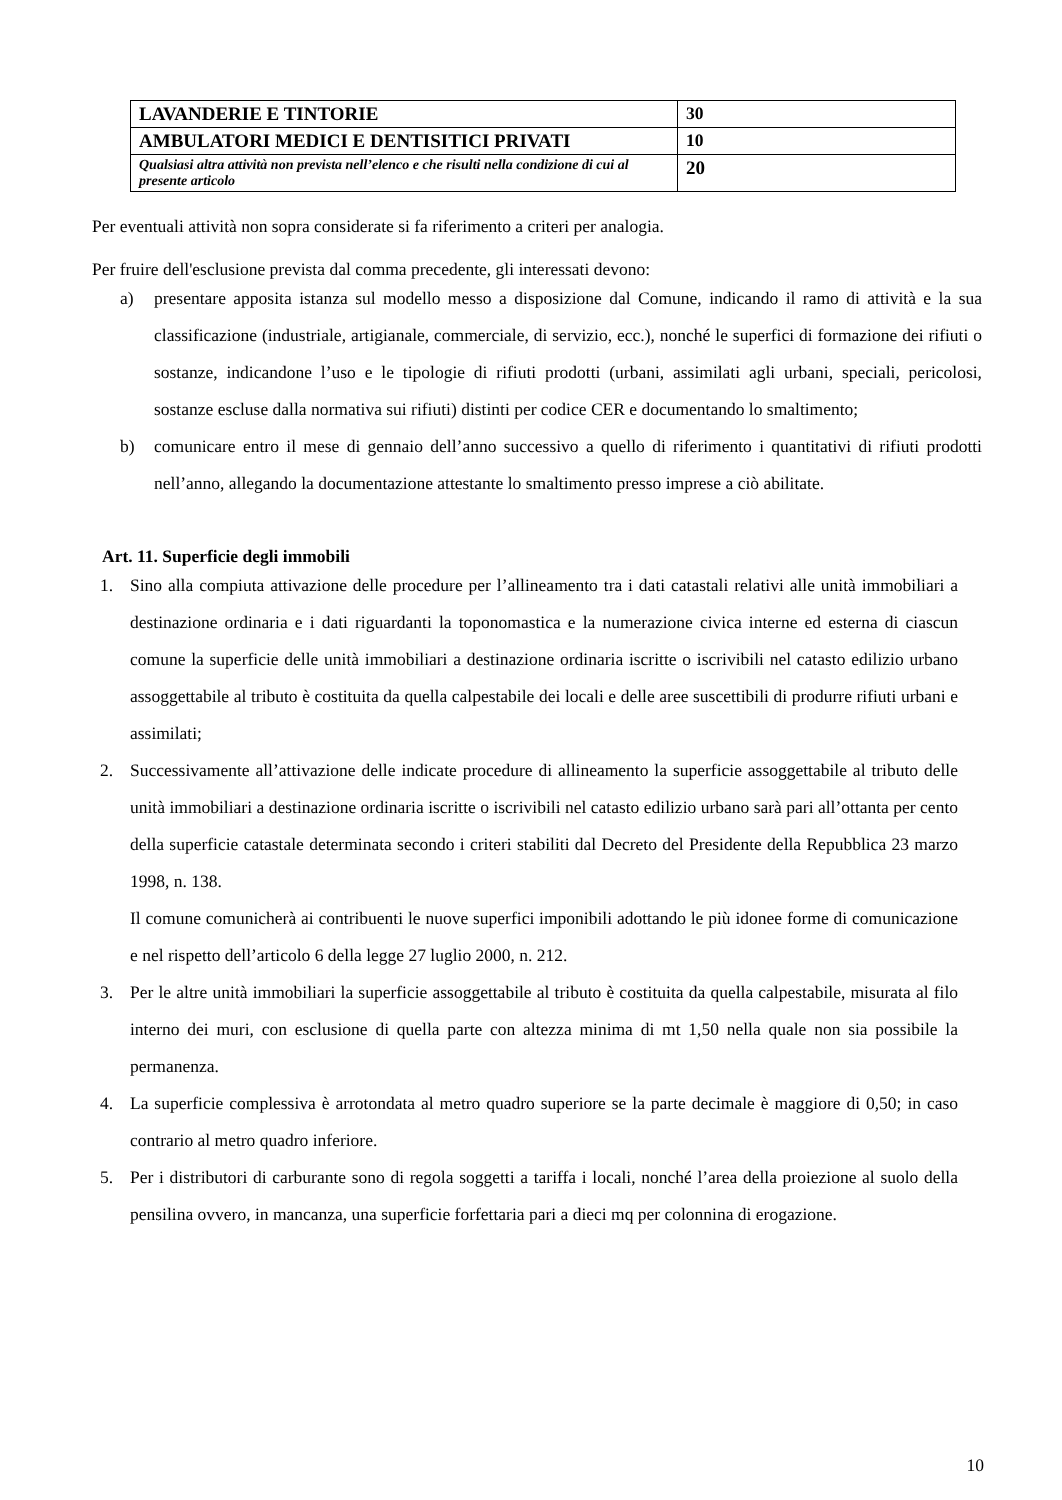| LAVANDERIE E TINTORIE | 30 |
| AMBULATORI MEDICI E DENTISITICI PRIVATI | 10 |
| Qualsiasi altra attività non prevista nell’elenco e che risulti nella condizione di cui al presente articolo | 20 |
Per eventuali attività non sopra considerate si fa riferimento a criteri per analogia.
Per fruire dell'esclusione prevista dal comma precedente, gli interessati devono:
a) presentare apposita istanza sul modello messo a disposizione dal Comune, indicando il ramo di attività e la sua classificazione (industriale, artigianale, commerciale, di servizio, ecc.), nonché le superfici di formazione dei rifiuti o sostanze, indicandone l’uso e le tipologie di rifiuti prodotti (urbani, assimilati agli urbani, speciali, pericolosi, sostanze escluse dalla normativa sui rifiuti) distinti per codice CER e documentando lo smaltimento;
b) comunicare entro il mese di gennaio dell’anno successivo a quello di riferimento i quantitativi di rifiuti prodotti nell’anno, allegando la documentazione attestante lo smaltimento presso imprese a ciò abilitate.
Art. 11. Superficie degli immobili
1. Sino alla compiuta attivazione delle procedure per l’allineamento tra i dati catastali relativi alle unità immobiliari a destinazione ordinaria e i dati riguardanti la toponomastica e la numerazione civica interne ed esterna di ciascun comune la superficie delle unità immobiliari a destinazione ordinaria iscritte o iscrivibili nel catasto edilizio urbano assoggettabile al tributo è costituita da quella calpestabile dei locali e delle aree suscettibili di produrre rifiuti urbani e assimilati;
2. Successivamente all’attivazione delle indicate procedure di allineamento la superficie assoggettabile al tributo delle unità immobiliari a destinazione ordinaria iscritte o iscrivibili nel catasto edilizio urbano sarà pari all’ottanta per cento della superficie catastale determinata secondo i criteri stabiliti dal Decreto del Presidente della Repubblica 23 marzo 1998, n. 138.
Il comune comunicherà ai contribuenti le nuove superfici imponibili adottando le più idonee forme di comunicazione e nel rispetto dell’articolo 6 della legge 27 luglio 2000, n. 212.
3. Per le altre unità immobiliari la superficie assoggettabile al tributo è costituita da quella calpestabile, misurata al filo interno dei muri, con esclusione di quella parte con altezza minima di mt 1,50 nella quale non sia possibile la permanenza.
4. La superficie complessiva è arrotondata al metro quadro superiore se la parte decimale è maggiore di 0,50; in caso contrario al metro quadro inferiore.
5. Per i distributori di carburante sono di regola soggetti a tariffa i locali, nonché l’area della proiezione al suolo della pensilina ovvero, in mancanza, una superficie forfettaria pari a dieci mq per colonnina di erogazione.
10